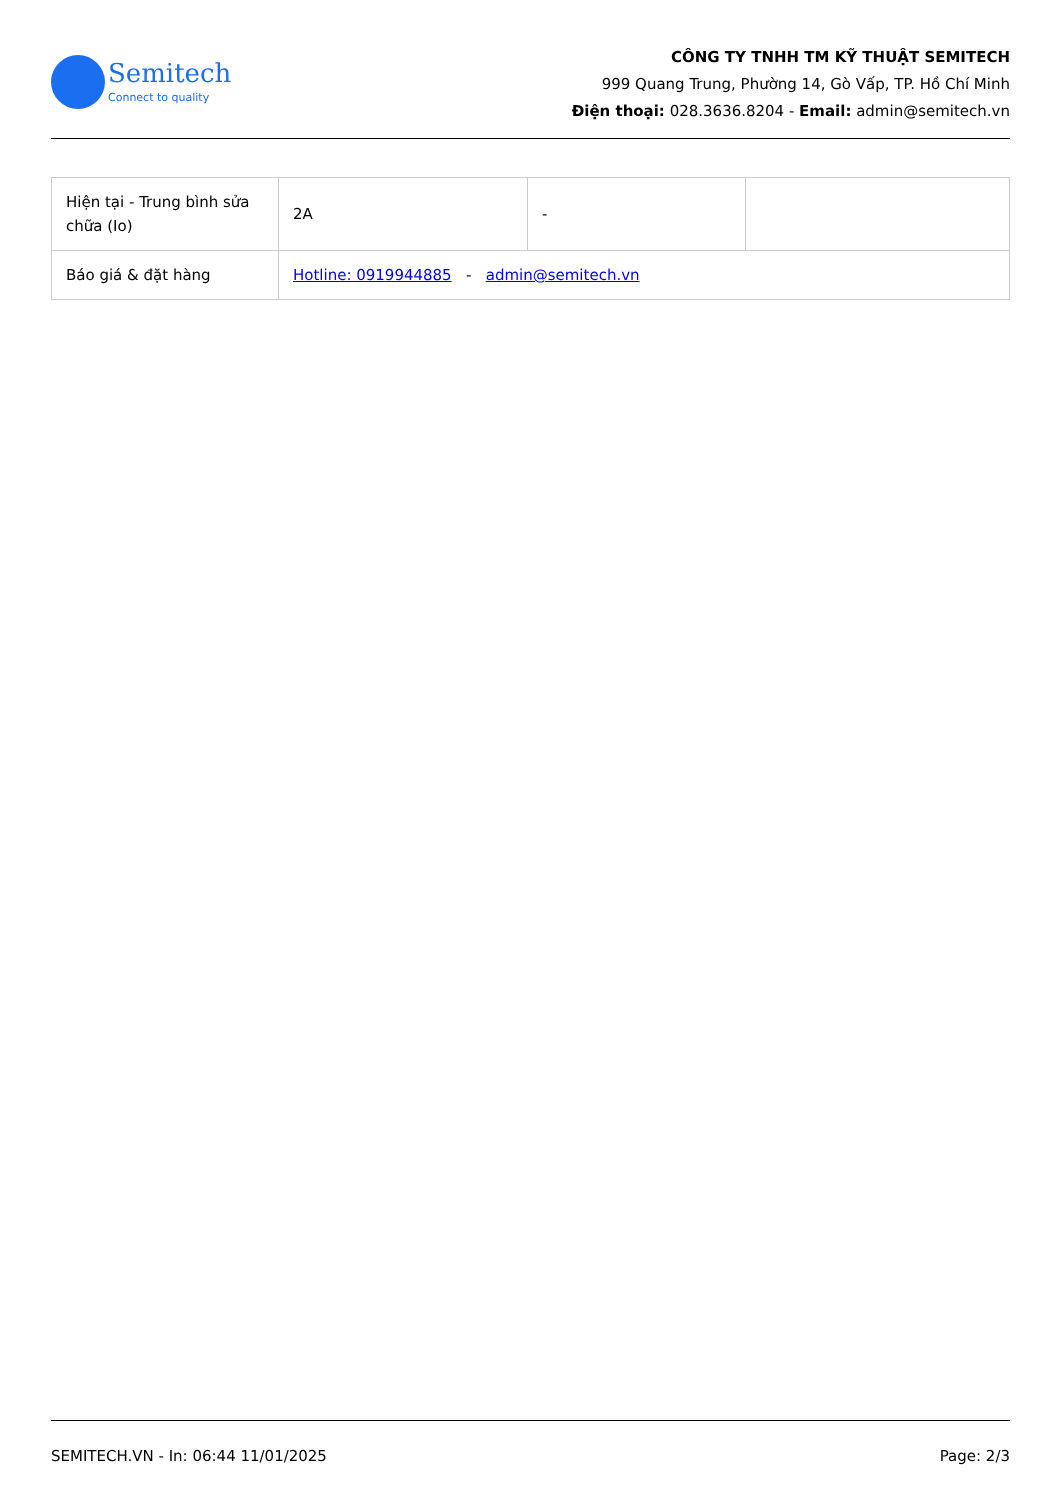Semitech
Connect to quality
CÔNG TY TNHH TM KỸ THUẬT SEMITECH
999 Quang Trung, Phường 14, Gò Vấp, TP. Hồ Chí Minh
Điện thoại: 028.3636.8204 - Email: admin@semitech.vn
| Hiện tại - Trung bình sửa chữa (Io) | 2A | - | |
| Báo giá & đặt hàng | Hotline: 0919944885 - admin@semitech.vn | | |
SEMITECH.VN - In: 06:44 11/01/2025 Page: 2/3